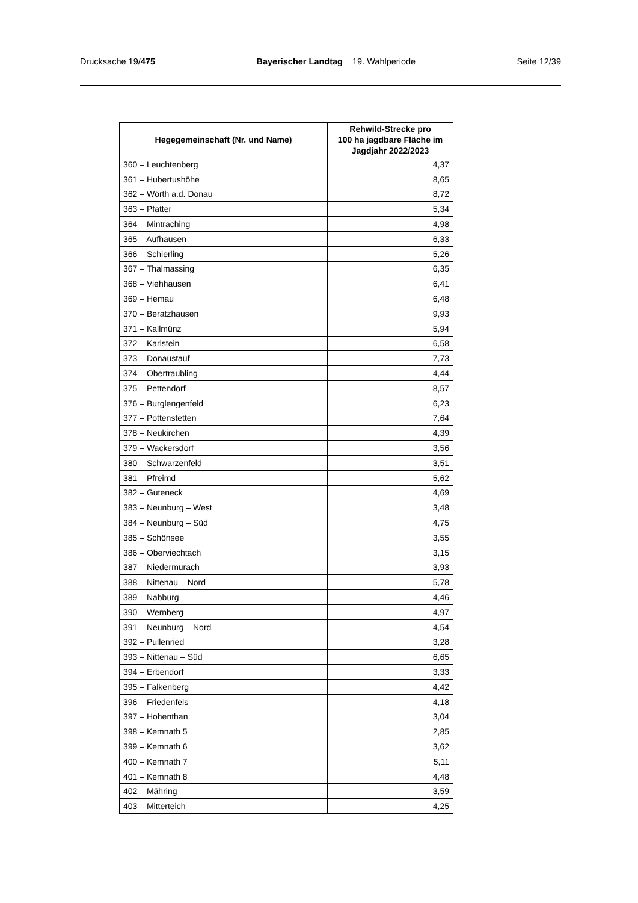Drucksache 19/475 Bayerischer Landtag 19. Wahlperiode Seite 12/39
| Hegegemeinschaft (Nr. und Name) | Rehwild-Strecke pro 100 ha jagdbare Fläche im Jagdjahr 2022/2023 |
| --- | --- |
| 360 – Leuchtenberg | 4,37 |
| 361 – Hubertushöhe | 8,65 |
| 362 – Wörth a.d. Donau | 8,72 |
| 363 – Pfatter | 5,34 |
| 364 – Mintraching | 4,98 |
| 365 – Aufhausen | 6,33 |
| 366 – Schierling | 5,26 |
| 367 – Thalmassing | 6,35 |
| 368 – Viehhausen | 6,41 |
| 369 – Hemau | 6,48 |
| 370 – Beratzhausen | 9,93 |
| 371 – Kallmünz | 5,94 |
| 372 – Karlstein | 6,58 |
| 373 – Donaustauf | 7,73 |
| 374 – Obertraubling | 4,44 |
| 375 – Pettendorf | 8,57 |
| 376 – Burglengenfeld | 6,23 |
| 377 – Pottenstetten | 7,64 |
| 378 – Neukirchen | 4,39 |
| 379 – Wackersdorf | 3,56 |
| 380 – Schwarzenfeld | 3,51 |
| 381 – Pfreimd | 5,62 |
| 382 – Guteneck | 4,69 |
| 383 – Neunburg – West | 3,48 |
| 384 – Neunburg – Süd | 4,75 |
| 385 – Schönsee | 3,55 |
| 386 – Oberviechtach | 3,15 |
| 387 – Niedermurach | 3,93 |
| 388 – Nittenau – Nord | 5,78 |
| 389 – Nabburg | 4,46 |
| 390 – Wernberg | 4,97 |
| 391 – Neunburg – Nord | 4,54 |
| 392 – Pullenried | 3,28 |
| 393 – Nittenau – Süd | 6,65 |
| 394 – Erbendorf | 3,33 |
| 395 – Falkenberg | 4,42 |
| 396 – Friedenfels | 4,18 |
| 397 – Hohenthan | 3,04 |
| 398 – Kemnath 5 | 2,85 |
| 399 – Kemnath 6 | 3,62 |
| 400 – Kemnath 7 | 5,11 |
| 401 – Kemnath 8 | 4,48 |
| 402 – Mähring | 3,59 |
| 403 – Mitterteich | 4,25 |